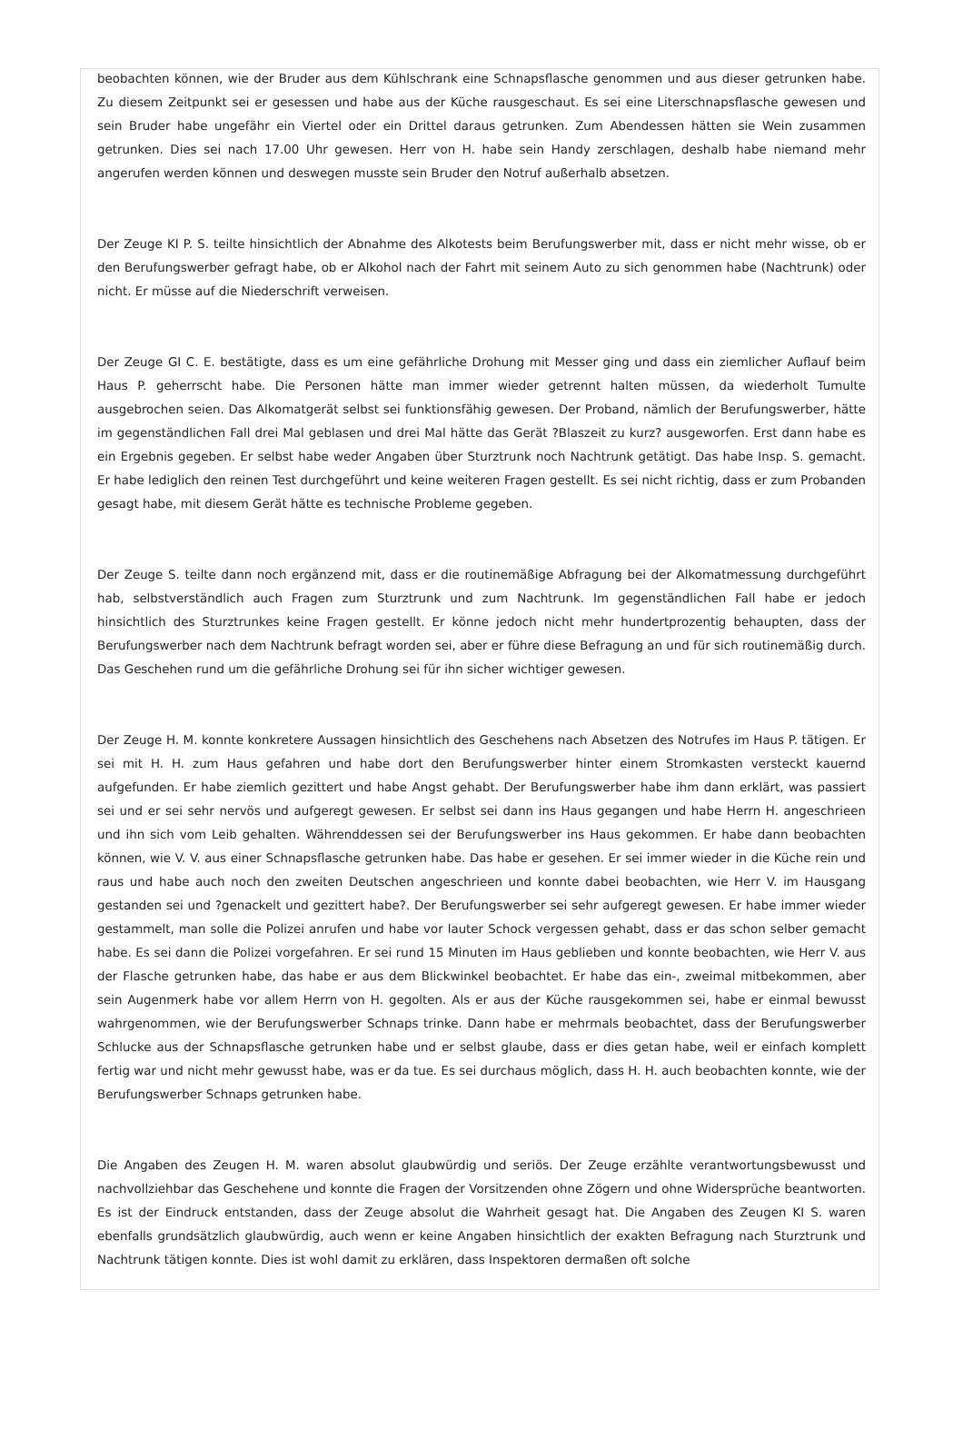beobachten können, wie der Bruder aus dem Kühlschrank eine Schnapsflasche genommen und aus dieser getrunken habe. Zu diesem Zeitpunkt sei er gesessen und habe aus der Küche rausgeschaut. Es sei eine Literschnapsflasche gewesen und sein Bruder habe ungefähr ein Viertel oder ein Drittel daraus getrunken. Zum Abendessen hätten sie Wein zusammen getrunken. Dies sei nach 17.00 Uhr gewesen. Herr von H. habe sein Handy zerschlagen, deshalb habe niemand mehr angerufen werden können und deswegen musste sein Bruder den Notruf außerhalb absetzen.
Der Zeuge KI P. S. teilte hinsichtlich der Abnahme des Alkotests beim Berufungswerber mit, dass er nicht mehr wisse, ob er den Berufungswerber gefragt habe, ob er Alkohol nach der Fahrt mit seinem Auto zu sich genommen habe (Nachtrunk) oder nicht. Er müsse auf die Niederschrift verweisen.
Der Zeuge GI C. E. bestätigte, dass es um eine gefährliche Drohung mit Messer ging und dass ein ziemlicher Auflauf beim Haus P. geherrscht habe. Die Personen hätte man immer wieder getrennt halten müssen, da wiederholt Tumulte ausgebrochen seien. Das Alkomatgerät selbst sei funktionsfähig gewesen. Der Proband, nämlich der Berufungswerber, hätte im gegenständlichen Fall drei Mal geblasen und drei Mal hätte das Gerät ?Blaszeit zu kurz? ausgeworfen. Erst dann habe es ein Ergebnis gegeben. Er selbst habe weder Angaben über Sturztrunk noch Nachtrunk getätigt. Das habe Insp. S. gemacht. Er habe lediglich den reinen Test durchgeführt und keine weiteren Fragen gestellt. Es sei nicht richtig, dass er zum Probanden gesagt habe, mit diesem Gerät hätte es technische Probleme gegeben.
Der Zeuge S. teilte dann noch ergänzend mit, dass er die routinemäßige Abfragung bei der Alkomatmessung durchgeführt hab, selbstverständlich auch Fragen zum Sturztrunk und zum Nachtrunk. Im gegenständlichen Fall habe er jedoch hinsichtlich des Sturztrunkes keine Fragen gestellt. Er könne jedoch nicht mehr hundertprozentig behaupten, dass der Berufungswerber nach dem Nachtrunk befragt worden sei, aber er führe diese Befragung an und für sich routinemäßig durch. Das Geschehen rund um die gefährliche Drohung sei für ihn sicher wichtiger gewesen.
Der Zeuge H. M. konnte konkretere Aussagen hinsichtlich des Geschehens nach Absetzen des Notrufes im Haus P. tätigen. Er sei mit H. H. zum Haus gefahren und habe dort den Berufungswerber hinter einem Stromkasten versteckt kauernd aufgefunden. Er habe ziemlich gezittert und habe Angst gehabt. Der Berufungswerber habe ihm dann erklärt, was passiert sei und er sei sehr nervös und aufgeregt gewesen. Er selbst sei dann ins Haus gegangen und habe Herrn H. angeschrieen und ihn sich vom Leib gehalten. Währenddessen sei der Berufungswerber ins Haus gekommen. Er habe dann beobachten können, wie V. V. aus einer Schnapsflasche getrunken habe. Das habe er gesehen. Er sei immer wieder in die Küche rein und raus und habe auch noch den zweiten Deutschen angeschrieen und konnte dabei beobachten, wie Herr V. im Hausgang gestanden sei und ?genackelt und gezittert habe?. Der Berufungswerber sei sehr aufgeregt gewesen. Er habe immer wieder gestammelt, man solle die Polizei anrufen und habe vor lauter Schock vergessen gehabt, dass er das schon selber gemacht habe. Es sei dann die Polizei vorgefahren. Er sei rund 15 Minuten im Haus geblieben und konnte beobachten, wie Herr V. aus der Flasche getrunken habe, das habe er aus dem Blickwinkel beobachtet. Er habe das ein-, zweimal mitbekommen, aber sein Augenmerk habe vor allem Herrn von H. gegolten. Als er aus der Küche rausgekommen sei, habe er einmal bewusst wahrgenommen, wie der Berufungswerber Schnaps trinke. Dann habe er mehrmals beobachtet, dass der Berufungswerber Schlucke aus der Schnapsflasche getrunken habe und er selbst glaube, dass er dies getan habe, weil er einfach komplett fertig war und nicht mehr gewusst habe, was er da tue. Es sei durchaus möglich, dass H. H. auch beobachten konnte, wie der Berufungswerber Schnaps getrunken habe.
Die Angaben des Zeugen H. M. waren absolut glaubwürdig und seriös. Der Zeuge erzählte verantwortungsbewusst und nachvollziehbar das Geschehene und konnte die Fragen der Vorsitzenden ohne Zögern und ohne Widersprüche beantworten. Es ist der Eindruck entstanden, dass der Zeuge absolut die Wahrheit gesagt hat. Die Angaben des Zeugen KI S. waren ebenfalls grundsätzlich glaubwürdig, auch wenn er keine Angaben hinsichtlich der exakten Befragung nach Sturztrunk und Nachtrunk tätigen konnte. Dies ist wohl damit zu erklären, dass Inspektoren dermaßen oft solche